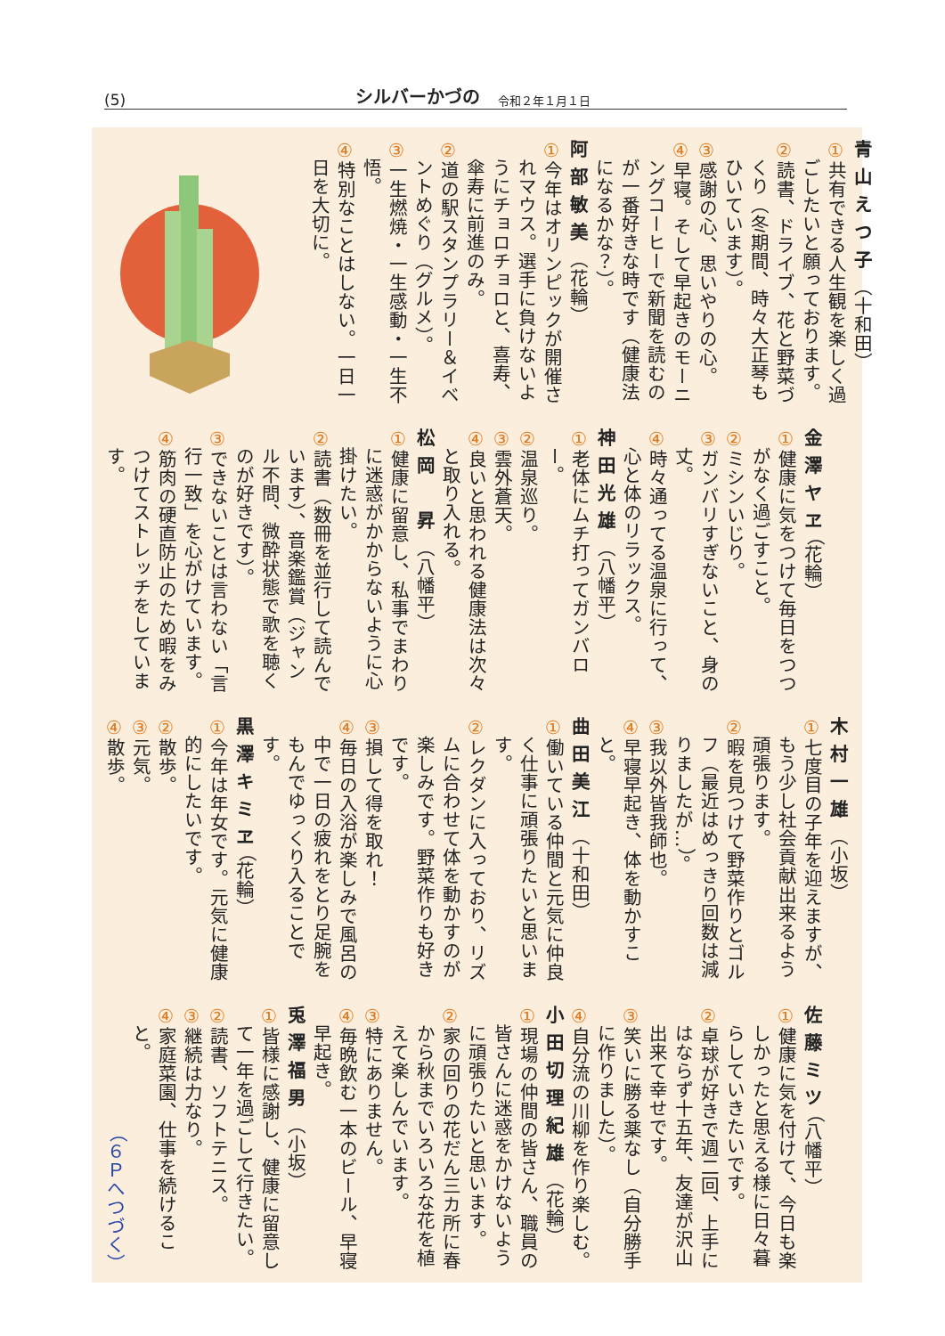(5) シルバーかづの 令和２年１月１日
青山えつ子（十和田）
①共有できる人生観を楽しく過ごしたいと願っております。
②読書、ドライブ、花と野菜づくり（冬期間、時々大正琴もひいています）。
③感謝の心、思いやりの心。
④早寝。そして早起きのモーニングコーヒーで新聞を読むのが一番好きな時です（健康法になるかな？）。
阿部敏美（花輪）
①今年はオリンピックが開催されマウス。選手に負けないようにチョロチョロと、喜寿、傘寿に前進のみ。
②道の駅スタンプラリー＆イベントめぐり（グルメ）。
③一生燃焼・一生感動・一生不悟。
④特別なことはしない。一日一日を大切に。
金澤ヤヱ（花輪）
①健康に気をつけて毎日をつつがなく過ごすこと。
②ミシンいじり。
③ガンバリすぎないこと、身の丈。
④時々通ってる温泉に行って、心と体のリラックス。
神田光雄（八幡平）
①老体にムチ打ってガンバロー。
②温泉巡り。
③雲外蒼天。
④良いと思われる健康法は次々と取り入れる。
松岡　昇（八幡平）
①健康に留意し、私事でまわりに迷惑がかからないように心掛けたい。
②読書（数冊を並行して読んでいます）、音楽鑑賞（ジャンル不問、微酔状態で歌を聴くのが好きです）。
③できないことは言わない「言行一致」を心がけています。
④筋肉の硬直防止のため暇をみつけてストレッチをしています。
木村一雄（小坂）
①七度目の子年を迎えますが、もう少し社会貢献出来るよう頑張ります。
②暇を見つけて野菜作りとゴルフ（最近はめっきり回数は減りましたが…）。
③我以外皆我師也。
④早寝早起き、体を動かすこと。
曲田美江（十和田）
①働いている仲間と元気に仲良く仕事に頑張りたいと思います。
②レクダンに入っており、リズムに合わせて体を動かすのが楽しみです。野菜作りも好きです。
③損して得を取れ！
④毎日の入浴が楽しみで風呂の中で一日の疲れをとり足腕をもんでゆっくり入ることです。
黒澤キミヱ（花輪）
①今年は年女です。元気に健康的にしたいです。
②散歩。
③元気。
④散歩。
佐藤ミツ（八幡平）
①健康に気を付けて、今日も楽しかったと思える様に日々暮らしていきたいです。
②卓球が好きで週二回、上手にはならず十五年、友達が沢山出来て幸せです。
③笑いに勝る薬なし（自分勝手に作りました）。
④自分流の川柳を作り楽しむ。
小田切理紀雄（花輪）
①現場の仲間の皆さん、職員の皆さんに迷惑をかけないように頑張りたいと思います。
②家の回りの花だん三カ所に春から秋までいろいろな花を植えて楽しんでいます。
③特にありません。
④毎晩飲む一本のビール、早寝早起き。
兎澤福男（小坂）
①皆様に感謝し、健康に留意して一年を過ごして行きたい。
②読書、ソフトテニス。
③継続は力なり。
④家庭菜園、仕事を続けること。
（６Ｐへつづく）